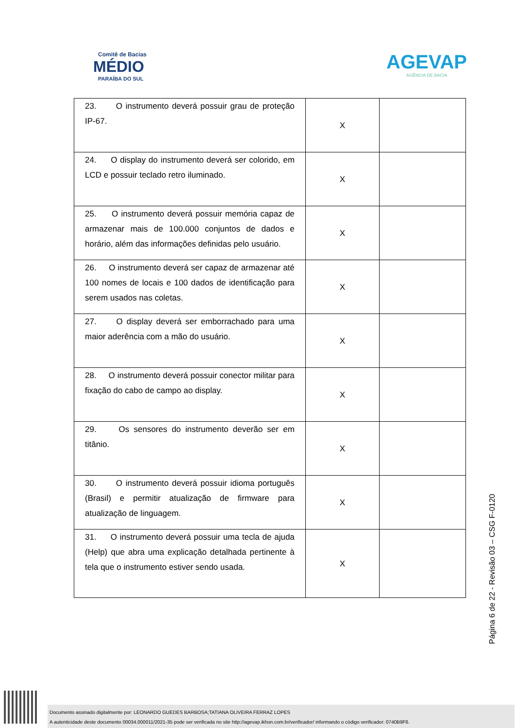Comitê de Bacias
MÉDIO
PARAÍBA DO SUL
AGEVAP
AGÊNCIA DE BACIA
| 23. O instrumento deverá possuir grau de proteção IP-67. | X | |
| 24. O display do instrumento deverá ser colorido, em LCD e possuir teclado retro iluminado. | X | |
| 25. O instrumento deverá possuir memória capaz de armazenar mais de 100.000 conjuntos de dados e horário, além das informações definidas pelo usuário. | X | |
| 26. O instrumento deverá ser capaz de armazenar até 100 nomes de locais e 100 dados de identificação para serem usados nas coletas. | X | |
| 27. O display deverá ser emborrachado para uma maior aderência com a mão do usuário. | X | |
| 28. O instrumento deverá possuir conector militar para fixação do cabo de campo ao display. | X | |
| 29. Os sensores do instrumento deverão ser em titânio. | X | |
| 30. O instrumento deverá possuir idioma português (Brasil) e permitir atualização de firmware para atualização de linguagem. | X | |
| 31. O instrumento deverá possuir uma tecla de ajuda (Help) que abra uma explicação detalhada pertinente à tela que o instrumento estiver sendo usada. | X | |
Página 6 de 22 - Revisão 03 – CSG F-0120
Documento assinado digitalmente por: LEONARDO GUEDES BARBOSA;TATIANA OLIVEIRA FERRAZ LOPES
A autenticidade deste documento 00034.000011/2021-35 pode ser verificada no site http://agevap.ikhon.com.br/verificador/ informando o código verificador: 0740B9F6.